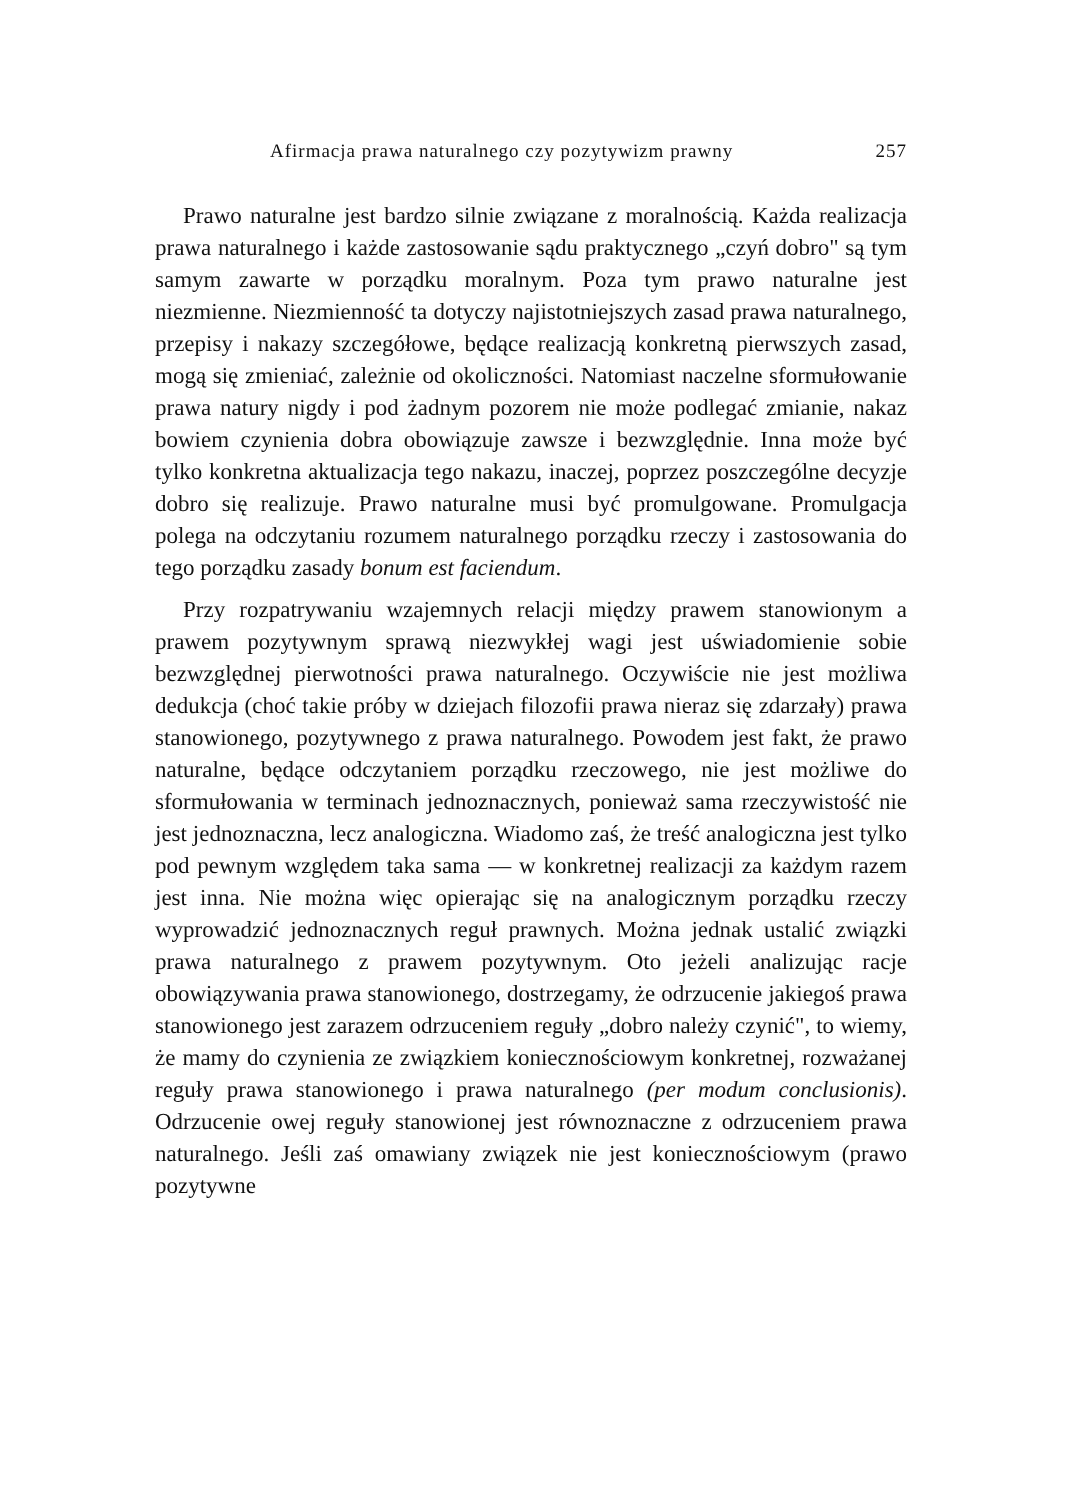Afirmacja prawa naturalnego czy pozytywizm prawny 257
Prawo naturalne jest bardzo silnie związane z moralnością. Każda realizacja prawa naturalnego i każde zastosowanie sądu praktycznego „czyń dobro" są tym samym zawarte w porządku moralnym. Poza tym prawo naturalne jest niezmienne. Niezmienność ta dotyczy najistotniejszych zasad prawa naturalnego, przepisy i nakazy szczegółowe, będące realizacją konkretną pierwszych zasad, mogą się zmieniać, zależnie od okoliczności. Natomiast naczelne sformułowanie prawa natury nigdy i pod żadnym pozorem nie może podlegać zmianie, nakaz bowiem czynienia dobra obowiązuje zawsze i bezwzględnie. Inna może być tylko konkretna aktualizacja tego nakazu, inaczej, poprzez poszczególne decyzje dobro się realizuje. Prawo naturalne musi być promulgowane. Promulgacja polega na odczytaniu rozumem naturalnego porządku rzeczy i zastosowania do tego porządku zasady bonum est faciendum.
Przy rozpatrywaniu wzajemnych relacji między prawem stanowionym a prawem pozytywnym sprawą niezwykłej wagi jest uświadomienie sobie bezwzględnej pierwotności prawa naturalnego. Oczywiście nie jest możliwa dedukcja (choć takie próby w dziejach filozofii prawa nieraz się zdarzały) prawa stanowionego, pozytywnego z prawa naturalnego. Powodem jest fakt, że prawo naturalne, będące odczytaniem porządku rzeczowego, nie jest możliwe do sformułowania w terminach jednoznacznych, ponieważ sama rzeczywistość nie jest jednoznaczna, lecz analogiczna. Wiadomo zaś, że treść analogiczna jest tylko pod pewnym względem taka sama — w konkretnej realizacji za każdym razem jest inna. Nie można więc opierając się na analogicznym porządku rzeczy wyprowadzić jednoznacznych reguł prawnych. Można jednak ustalić związki prawa naturalnego z prawem pozytywnym. Oto jeżeli analizując racje obowiązywania prawa stanowionego, dostrzegamy, że odrzucenie jakiegoś prawa stanowionego jest zarazem odrzuceniem reguły „dobro należy czynić", to wiemy, że mamy do czynienia ze związkiem koniecznościowym konkretnej, rozważanej reguły prawa stanowionego i prawa naturalnego (per modum conclusionis). Odrzucenie owej reguły stanowionej jest równoznaczne z odrzuceniem prawa naturalnego. Jeśli zaś omawiany związek nie jest koniecznościowym (prawo pozytywne